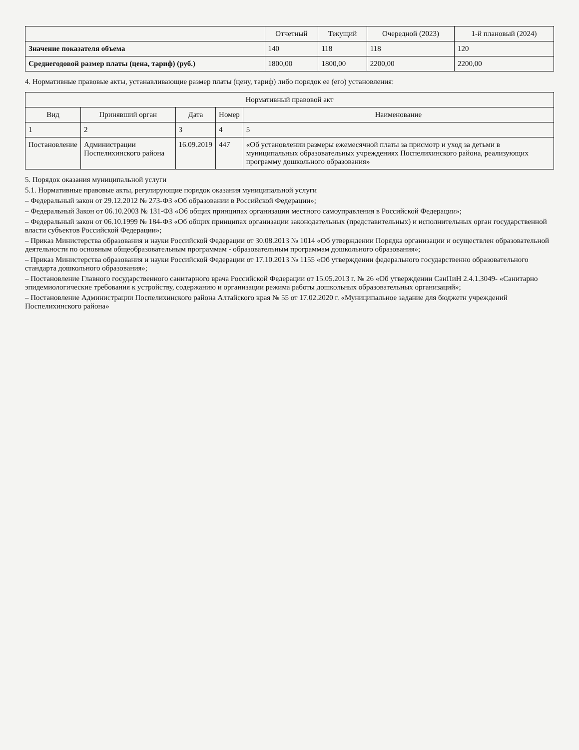| | Отчетный | Текущий | Очередной (2023) | 1-й плановый (2024) |
| --- | --- | --- | --- | --- |
| Значение показателя объема | 140 | 118 | 118 | 120 |
| Среднегодовой размер платы (цена, тариф) (руб.) | 1800,00 | 1800,00 | 2200,00 | 2200,00 |
4. Нормативные правовые акты, устанавливающие размер платы (цену, тариф) либо порядок ее (его) установления:
| Нормативный правовой акт | | | | |
| --- | --- | --- | --- | --- |
| Вид | Принявший орган | Дата | Номер | Наименование |
| 1 | 2 | 3 | 4 | 5 |
| Постановление | Администрации Поспелихинского района | 16.09.2019 | 447 | «Об установлении размеры ежемесячной платы за присмотр и уход за детьми в муниципальных образовательных учреждениях Поспелихинского района, реализующих программу дошкольного образования» |
5. Порядок оказания муниципальной услуги
5.1. Нормативные правовые акты, регулирующие порядок оказания муниципальной услуги
– Федеральный закон от 29.12.2012 № 273-ФЗ «Об образовании в Российской Федерации»;
– Федеральный Закон от 06.10.2003 № 131-ФЗ «Об общих принципах организации местного самоуправления в Российской Федерации»;
– Федеральный закон от 06.10.1999 № 184-ФЗ «Об общих принципах организации законодательных (представительных) и исполнительных орган государственной власти субъектов Российской Федерации»;
– Приказ Министерства образования и науки Российской Федерации от 30.08.2013 № 1014 «Об утверждении Порядка организации и осуществлен образовательной деятельности по основным общеобразовательным программам - образовательным программам дошкольного образования»;
– Приказ Министерства образования и науки Российской Федерации от 17.10.2013 № 1155 «Об утверждении федерального государственно образовательного стандарта дошкольного образования»;
– Постановление Главного государственного санитарного врача Российской Федерации от 15.05.2013 г. № 26 «Об утверждении СанПиН 2.4.1.3049- «Санитарно эпидемиологические требования к устройству, содержанию и организации режима работы дошкольных образовательных организаций»;
– Постановление Администрации Поспелихинского района Алтайского края № 55 от 17.02.2020 г. «Муниципальное задание для бюджетн учреждений Поспелихинского района»